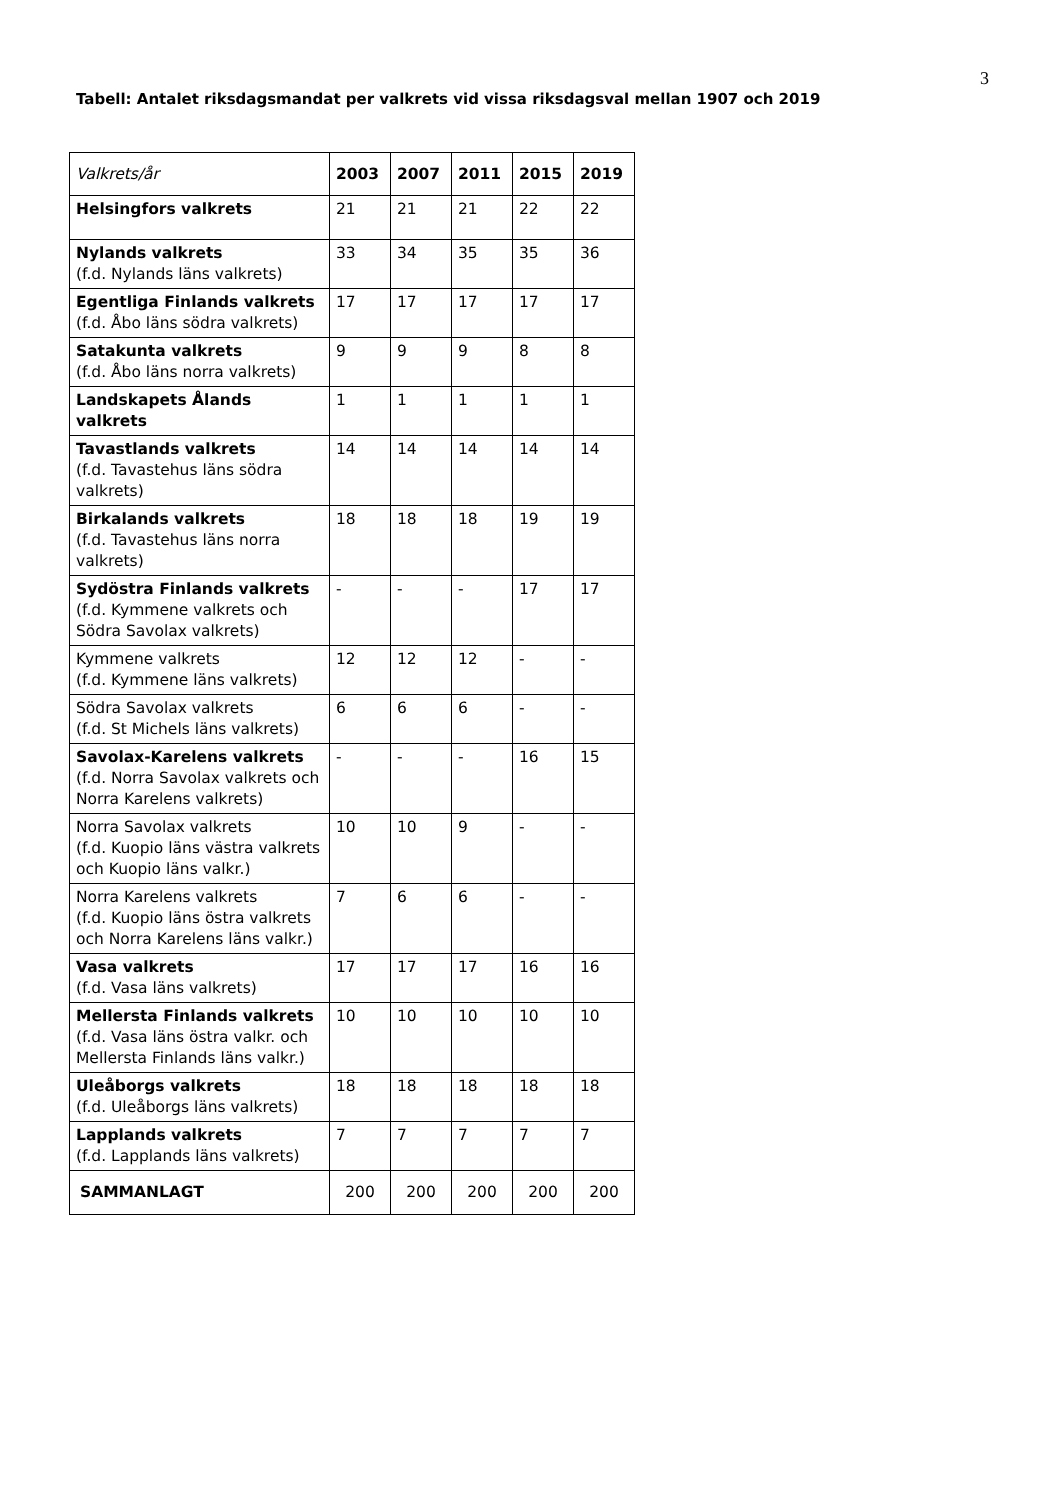3
Tabell: Antalet riksdagsmandat per valkrets vid vissa riksdagsval mellan 1907 och 2019
| Valkrets/år | 2003 | 2007 | 2011 | 2015 | 2019 |
| --- | --- | --- | --- | --- | --- |
| Helsingfors valkrets | 21 | 21 | 21 | 22 | 22 |
| Nylands valkrets (f.d. Nylands läns valkrets) | 33 | 34 | 35 | 35 | 36 |
| Egentliga Finlands valkrets (f.d. Åbo läns södra valkrets) | 17 | 17 | 17 | 17 | 17 |
| Satakunta valkrets (f.d. Åbo läns norra valkrets) | 9 | 9 | 9 | 8 | 8 |
| Landskapets Ålands valkrets | 1 | 1 | 1 | 1 | 1 |
| Tavastlands valkrets (f.d. Tavastehus läns södra valkrets) | 14 | 14 | 14 | 14 | 14 |
| Birkalands valkrets (f.d. Tavastehus läns norra valkrets) | 18 | 18 | 18 | 19 | 19 |
| Sydöstra Finlands valkrets (f.d. Kymmene valkrets och Södra Savolax valkrets) | - | - | - | 17 | 17 |
| Kymmene valkrets (f.d. Kymmene läns valkrets) | 12 | 12 | 12 | - | - |
| Södra Savolax valkrets (f.d. St Michels läns valkrets) | 6 | 6 | 6 | - | - |
| Savolax-Karelens valkrets (f.d. Norra Savolax valkrets och Norra Karelens valkrets) | - | - | - | 16 | 15 |
| Norra Savolax valkrets (f.d. Kuopio läns västra valkrets och Kuopio läns valkr.) | 10 | 10 | 9 | - | - |
| Norra Karelens valkrets (f.d. Kuopio läns östra valkrets och Norra Karelens läns valkr.) | 7 | 6 | 6 | - | - |
| Vasa valkrets (f.d. Vasa läns valkrets) | 17 | 17 | 17 | 16 | 16 |
| Mellersta Finlands valkrets (f.d. Vasa läns östra valkr. och Mellersta Finlands läns valkr.) | 10 | 10 | 10 | 10 | 10 |
| Uleåborgs valkrets (f.d. Uleåborgs läns valkrets) | 18 | 18 | 18 | 18 | 18 |
| Lapplands valkrets (f.d. Lapplands läns valkrets) | 7 | 7 | 7 | 7 | 7 |
| SAMMANLAGT | 200 | 200 | 200 | 200 | 200 |